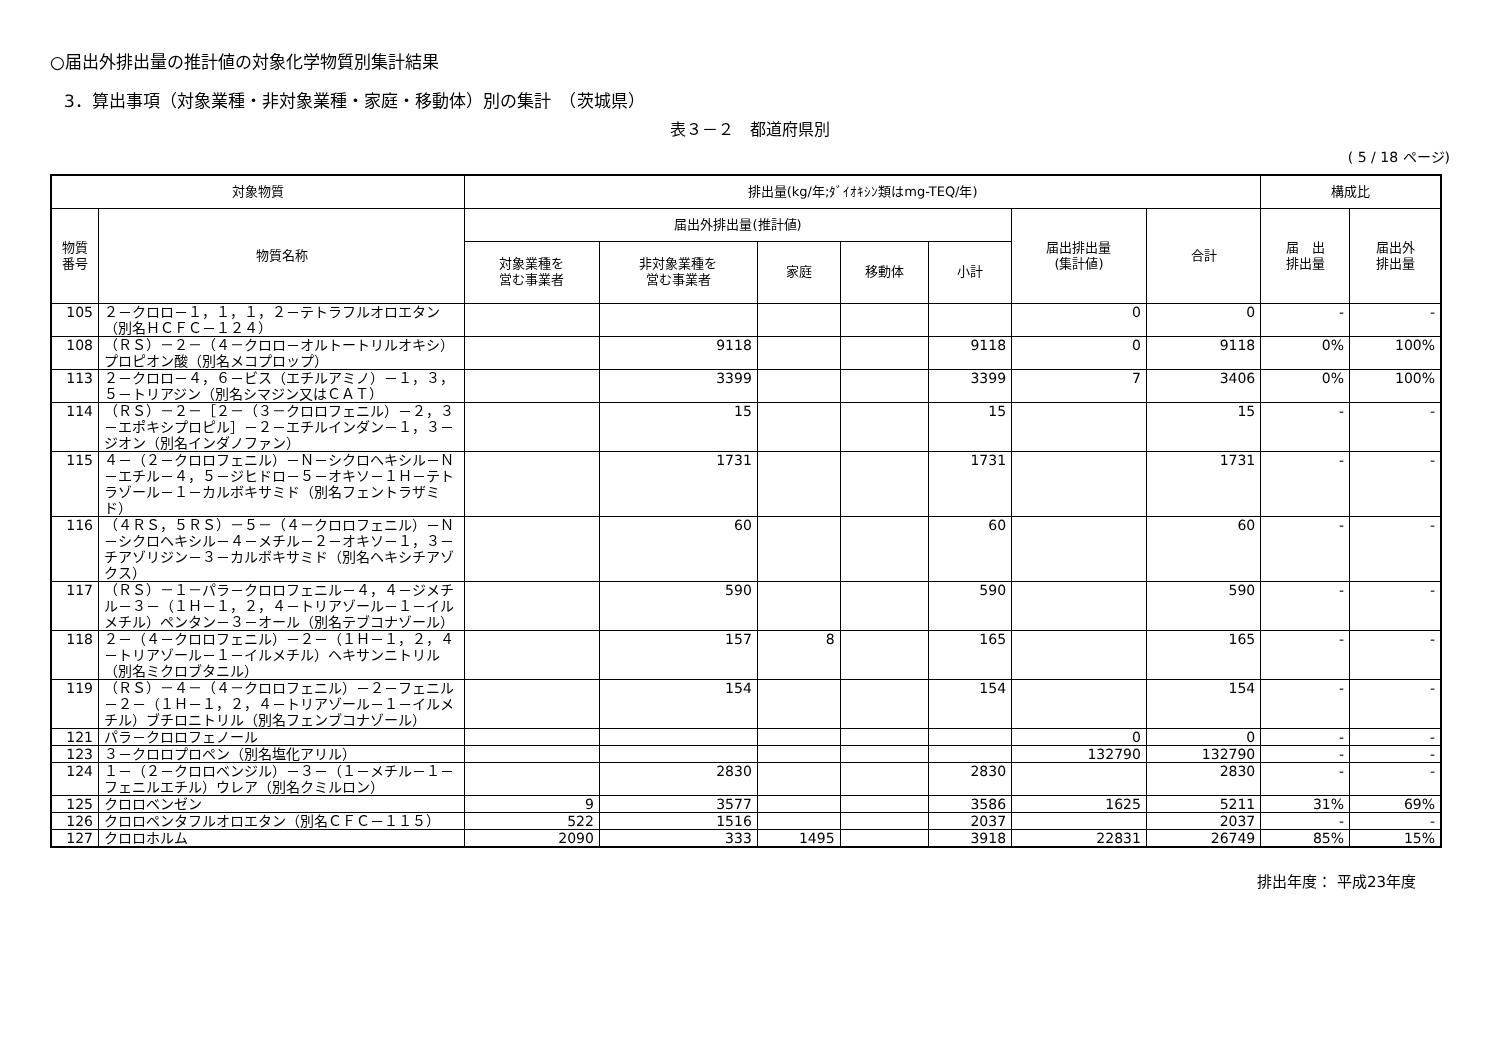○届出外排出量の推計値の対象化学物質別集計結果
3．算出事項（対象業種・非対象業種・家庭・移動体）別の集計　（茨城県）
表３－２　都道府県別
( 5 / 18 ページ)
| 対象物質 | | 排出量(kg/年;ﾀﾞｲｵｷｼﾝ類はmg-TEQ/年) | | | | | | | 構成比 | |
| --- | --- | --- | --- | --- | --- | --- | --- | --- | --- | --- |
| 物質 番号 | 物質名称 | 届出外排出量(推計値) | | | | | 届出排出量 (集計値) | 合計 | 届 出 排出量 | 届出外 排出量 |
| | | 対象業種を 営む事業者 | 非対象業種を 営む事業者 | 家庭 | 移動体 | 小計 | | | | |
| 105 | ２－クロロ－１，１，１，２－テトラフルオロエタン（別名ＨＣＦＣ－１２４） | | | | | | 0 | 0 | - | - |
| 108 | （ＲＳ）－２－（４－クロロ－オルトートリルオキシ）プロピオン酸（別名メコプロップ） | | 9118 | | | 9118 | 0 | 9118 | 0% | 100% |
| 113 | ２－クロロ－４，６－ビス（エチルアミノ）－１，３，５－トリアジン（別名シマジン又はＣＡＴ） | | 3399 | | | 3399 | 7 | 3406 | 0% | 100% |
| 114 | （ＲＳ）－２－［２－（３－クロロフェニル）－２，３－エポキシプロピル］－２－エチルインダン－１，３－ジオン（別名インダノファン） | | 15 | | | 15 | | 15 | - | - |
| 115 | ４－（２－クロロフェニル）－Ｎ－シクロヘキシル－Ｎ－エチル－４，５－ジヒドロ－５－オキソ－１Ｈ－テトラゾール－１－カルボキサミド（別名フェントラザミド） | | 1731 | | | 1731 | | 1731 | - | - |
| 116 | （４ＲＳ，５ＲＳ）－５－（４－クロロフェニル）－Ｎ－シクロヘキシル－４－メチル－２－オキソ－１，３－チアゾリジン－３－カルボキサミド（別名ヘキシチアゾクス） | | 60 | | | 60 | | 60 | - | - |
| 117 | （ＲＳ）－１－パラ－クロロフェニル－４，４－ジメチル－３－（１Ｈ－１，２，４－トリアゾール－１－イルメチル）ペンタン－３－オール（別名テブコナゾール） | | 590 | | | 590 | | 590 | - | - |
| 118 | ２－（４－クロロフェニル）－２－（１Ｈ－１，２，４－トリアゾール－１－イルメチル）ヘキサンニトリル（別名ミクロブタニル） | | 157 | 8 | | 165 | | 165 | - | - |
| 119 | （ＲＳ）－４－（４－クロロフェニル）－２－フェニル－２－（１Ｈ－１，２，４－トリアゾール－１－イルメチル）ブチロニトリル（別名フェンブコナゾール） | | 154 | | | 154 | | 154 | - | - |
| 121 | パラ－クロロフェノール | | | | | | 0 | 0 | - | - |
| 123 | ３－クロロプロペン（別名塩化アリル） | | | | | | 132790 | 132790 | - | - |
| 124 | １－（２－クロロベンジル）－３－（１－メチル－１－フェニルエチル）ウレア（別名クミルロン） | | 2830 | | | 2830 | | 2830 | - | - |
| 125 | クロロベンゼン | 9 | 3577 | | | 3586 | 1625 | 5211 | 31% | 69% |
| 126 | クロロペンタフルオロエタン（別名ＣＦＣ－１１５） | 522 | 1516 | | | 2037 | | 2037 | - | - |
| 127 | クロロホルム | 2090 | 333 | 1495 | | 3918 | 22831 | 26749 | 85% | 15% |
排出年度： 平成23年度